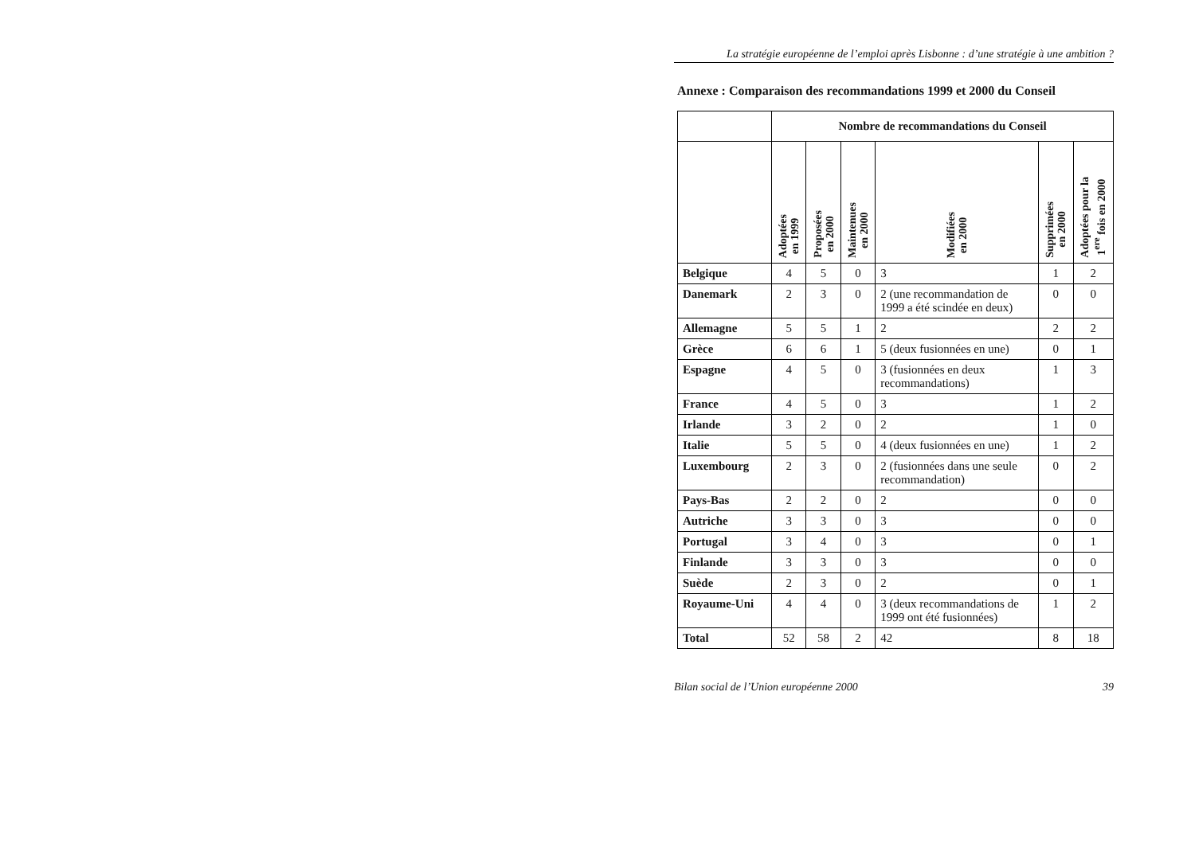La stratégie européenne de l’emploi après Lisbonne : d’une stratégie à une ambition ?
Annexe : Comparaison des recommandations 1999 et 2000 du Conseil
| | Nombre de recommandations du Conseil | | | | | |
| --- | --- | --- | --- | --- | --- | --- |
| | Adoptées en 1999 | Proposées en 2000 | Maintenues en 2000 | Modifiées en 2000 | Supprimées en 2000 | Adoptées pour la 1<sup>ere</sup> fois en 2000 |
| Belgique | 4 | 5 | 0 | 3 | 1 | 2 |
| Danemark | 2 | 3 | 0 | 2 (une recommandation de 1999 a été scindée en deux) | 0 | 0 |
| Allemagne | 5 | 5 | 1 | 2 | 2 | 2 |
| Grèce | 6 | 6 | 1 | 5 (deux fusionnées en une) | 0 | 1 |
| Espagne | 4 | 5 | 0 | 3 (fusionnées en deux recommandations) | 1 | 3 |
| France | 4 | 5 | 0 | 3 | 1 | 2 |
| Irlande | 3 | 2 | 0 | 2 | 1 | 0 |
| Italie | 5 | 5 | 0 | 4 (deux fusionnées en une) | 1 | 2 |
| Luxembourg | 2 | 3 | 0 | 2 (fusionnées dans une seule recommandation) | 0 | 2 |
| Pays-Bas | 2 | 2 | 0 | 2 | 0 | 0 |
| Autriche | 3 | 3 | 0 | 3 | 0 | 0 |
| Portugal | 3 | 4 | 0 | 3 | 0 | 1 |
| Finlande | 3 | 3 | 0 | 3 | 0 | 0 |
| Suède | 2 | 3 | 0 | 2 | 0 | 1 |
| Royaume-Uni | 4 | 4 | 0 | 3 (deux recommandations de 1999 ont été fusionnées) | 1 | 2 |
| Total | 52 | 58 | 2 | 42 | 8 | 18 |
Bilan social de l’Union européenne 2000 39